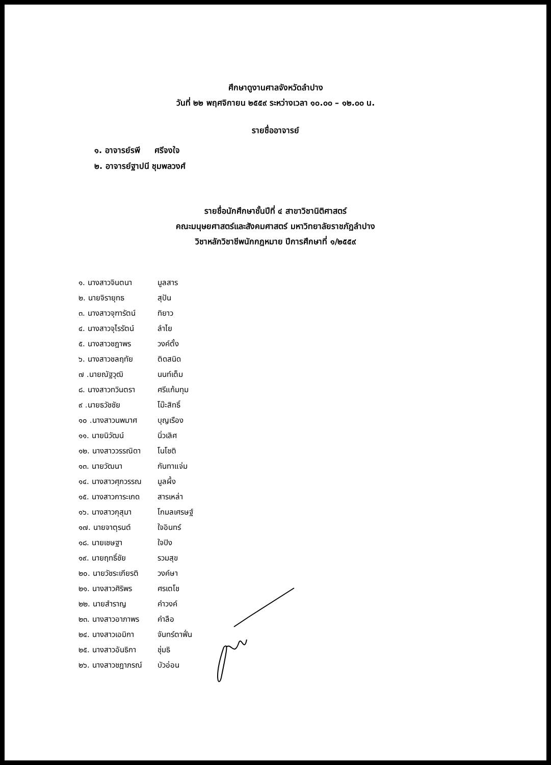ศึกษาดูงานศาลจังหวัดลำปาง
วันที่ ๒๒ พฤศจิกายน ๒๕๕๙ ระหว่างเวลา ๑๐.๐๐ – ๑๒.๐๐ น.
รายชื่ออาจารย์
๑. อาจารย์รพี ศรีจงใจ
๒. อาจารย์ฐาปนี ชุมพลวงศ์
รายชื่อนักศึกษาชั้นปีที่ ๔ สาขาวิชานิติศาสตร์
คณะมนุษยศาสตร์และสังคมศาสตร์ มหาวิทยาลัยราชภัฏลำปาง
วิชาหลักวิชาชีพนักกฎหมาย ปีการศึกษาที่ ๑/๒๕๕๙
๑. นางสาวจินตนา มูลสาร
๒. นายจิรายุทธ สุปัน
๓. นางสาวจุฑารัตน์ ทิยาว
๔. นางสาวจุไรรัตน์ ลำไย
๕. นางสาวชฎาพร วงค์ตั้ง
๖. นางสาวชลฤทัย ติดสนิด
๗ .นายณัฐวุฒิ นนท์เต็ม
๘. นางสาวทวินตรา ศรีแก้มทุม
๙ .นายธวัชชัย โม๊ะสิทธิ์
๑๐ .นางสาวนพมาศ บุญเรือง
๑๑. นายนิวัฒน์ นิ่วเลิศ
๑๒. นางสาววรรณิดา โนโชติ
๑๓. นายวัฒนา กันทาแจ่ม
๑๔. นางสาวศุภวรรณ มูลผึ้ง
๑๕. นางสาวการะเกด สารเหล่า
๑๖. นางสาวกุสุมา โกมลเศรษฐ์
๑๗. นายจาตุรนต์ ใจอินทร์
๑๘. นายเชษฐา ใจปิง
๑๙. นายฤทธิ์ชัย รวมสุข
๒๐. นายวัชระเกียรติ วงค์ษา
๒๑. นางสาวศิริพร ศรเตโช
๒๒. นายสำราญ คำวงค์
๒๓. นางสาวอาภาพร คำลือ
๒๔. นางสาวเอมิกา จันทร์ตาฟั่น
๒๕. นางสาวอันธิกา ชุ่มธิ
๒๖. นางสาวชฎาภรณ์ บัวอ่อน